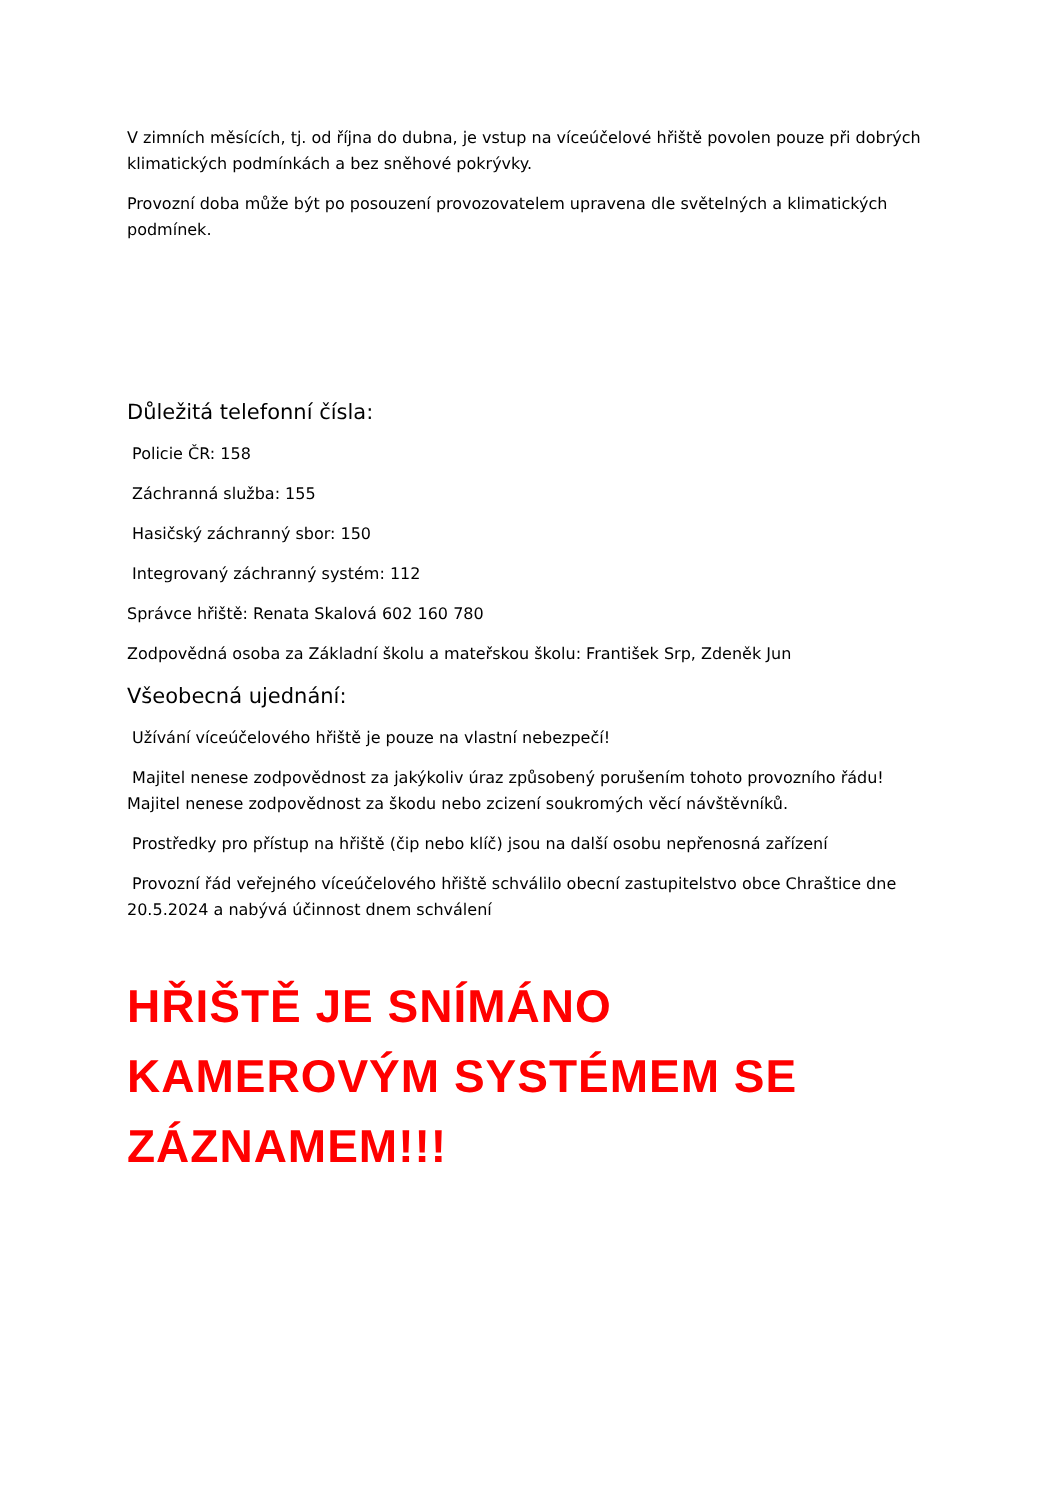V zimních měsících, tj. od října do dubna, je vstup na víceúčelové hřiště povolen pouze při dobrých klimatických podmínkách a bez sněhové pokrývky.
Provozní doba může být po posouzení provozovatelem upravena dle světelných a klimatických podmínek.
Důležitá telefonní čísla:
Policie ČR: 158
Záchranná služba: 155
Hasičský záchranný sbor: 150
Integrovaný záchranný systém: 112
Správce hřiště: Renata Skalová 602 160 780
Zodpovědná osoba za Základní školu a mateřskou školu: František Srp, Zdeněk Jun
Všeobecná ujednání:
Užívání víceúčelového hřiště je pouze na vlastní nebezpečí!
Majitel nenese zodpovědnost za jakýkoliv úraz způsobený porušením tohoto provozního řádu! Majitel nenese zodpovědnost za škodu nebo zcizení soukromých věcí návštěvníků.
Prostředky pro přístup na hřiště (čip nebo klíč) jsou na další osobu nepřenosná zařízení
Provozní řád veřejného víceúčelového hřiště schválilo obecní zastupitelstvo obce Chraštice dne 20.5.2024 a nabývá účinnost dnem schválení
HŘIŠTĚ JE SNÍMÁNO KAMEROVÝM SYSTÉMEM SE ZÁZNAMEM!!!